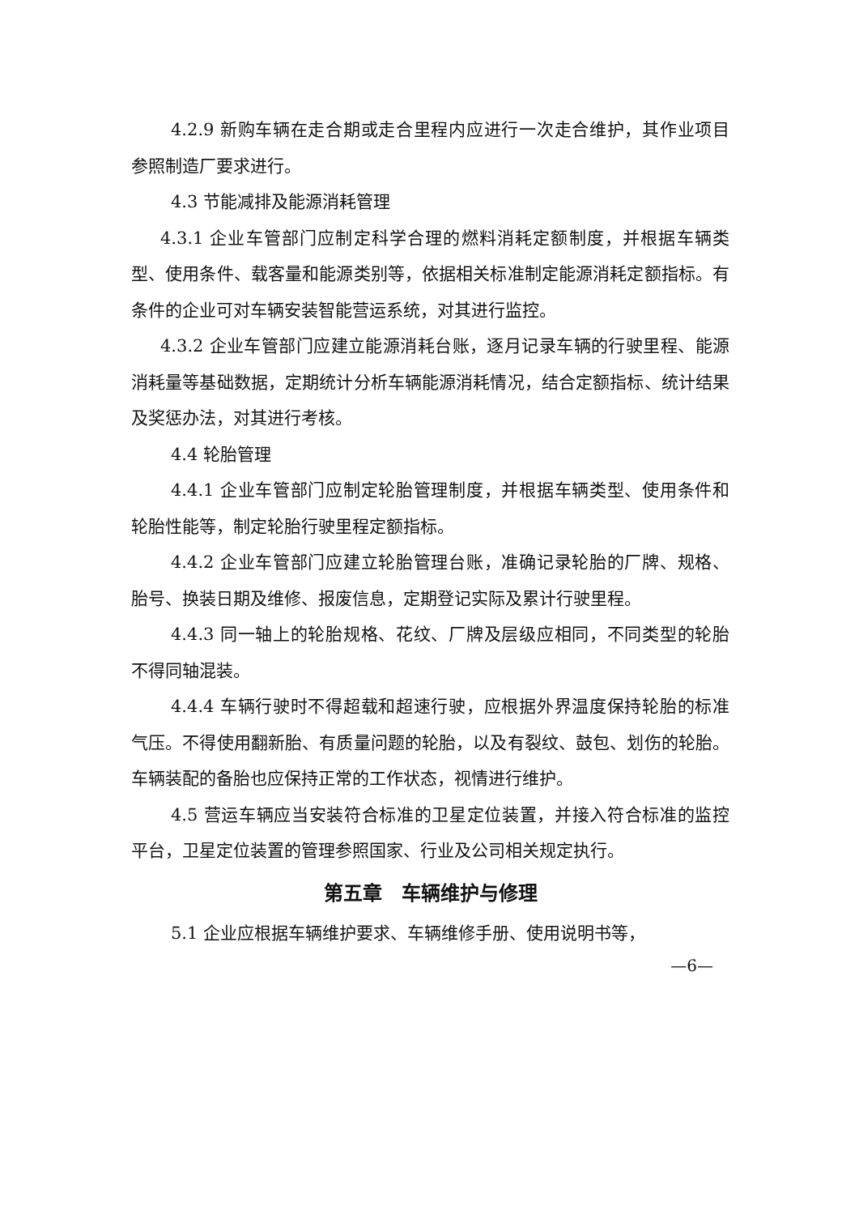4.2.9 新购车辆在走合期或走合里程内应进行一次走合维护，其作业项目参照制造厂要求进行。
4.3 节能减排及能源消耗管理
4.3.1 企业车管部门应制定科学合理的燃料消耗定额制度，并根据车辆类型、使用条件、载客量和能源类别等，依据相关标准制定能源消耗定额指标。有条件的企业可对车辆安装智能营运系统，对其进行监控。
4.3.2 企业车管部门应建立能源消耗台账，逐月记录车辆的行驶里程、能源消耗量等基础数据，定期统计分析车辆能源消耗情况，结合定额指标、统计结果及奖惩办法，对其进行考核。
4.4 轮胎管理
4.4.1 企业车管部门应制定轮胎管理制度，并根据车辆类型、使用条件和轮胎性能等，制定轮胎行驶里程定额指标。
4.4.2 企业车管部门应建立轮胎管理台账，准确记录轮胎的厂牌、规格、胎号、换装日期及维修、报废信息，定期登记实际及累计行驶里程。
4.4.3 同一轴上的轮胎规格、花纹、厂牌及层级应相同，不同类型的轮胎不得同轴混装。
4.4.4 车辆行驶时不得超载和超速行驶，应根据外界温度保持轮胎的标准气压。不得使用翻新胎、有质量问题的轮胎，以及有裂纹、鼓包、划伤的轮胎。车辆装配的备胎也应保持正常的工作状态，视情进行维护。
4.5 营运车辆应当安装符合标准的卫星定位装置，并接入符合标准的监控平台，卫星定位装置的管理参照国家、行业及公司相关规定执行。
第五章　车辆维护与修理
5.1 企业应根据车辆维护要求、车辆维修手册、使用说明书等，
—6—